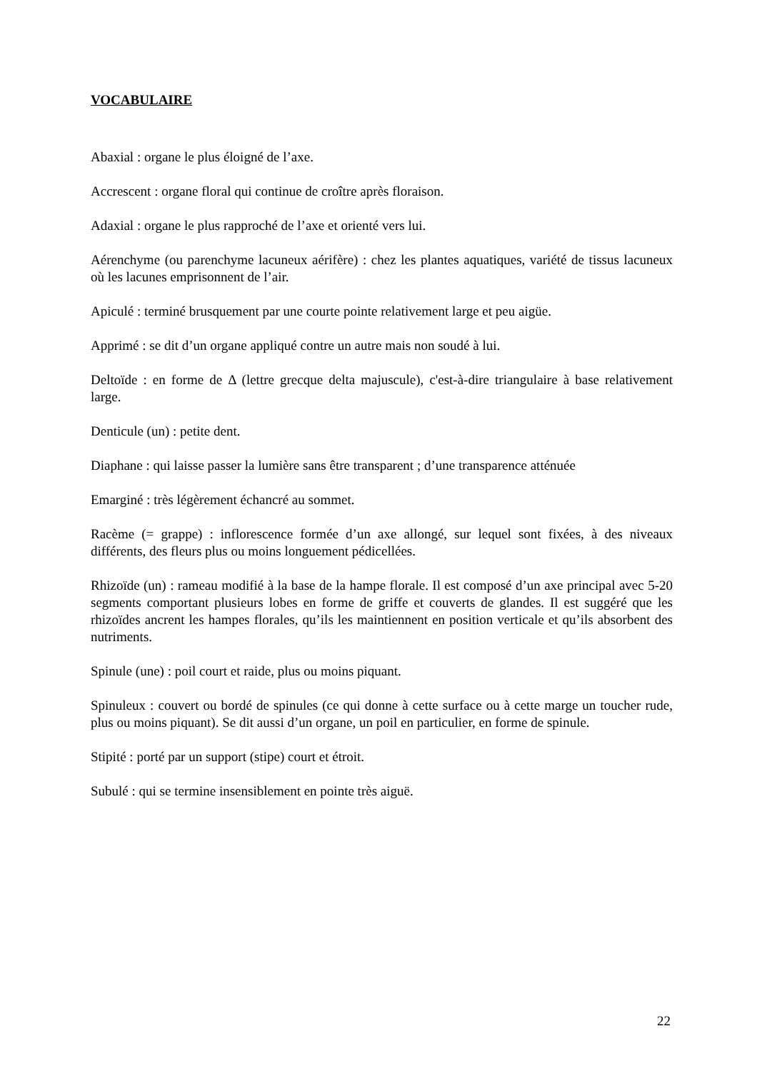VOCABULAIRE
Abaxial : organe le plus éloigné de l’axe.
Accrescent : organe floral qui continue de croître après floraison.
Adaxial : organe le plus rapproché de l’axe et orienté vers lui.
Aérenchyme (ou parenchyme lacuneux aérifère) : chez les plantes aquatiques, variété de tissus lacuneux où les lacunes emprisonnent de l’air.
Apiculé : terminé brusquement par une courte pointe relativement large et peu aigüe.
Apprimé : se dit d’un organe appliqué contre un autre mais non soudé à lui.
Deltoïde : en forme de Δ (lettre grecque delta majuscule), c'est-à-dire triangulaire à base relativement large.
Denticule (un) : petite dent.
Diaphane : qui laisse passer la lumière sans être transparent ; d’une transparence atténuée
Emarginé : très légèrement échancré au sommet.
Racème (= grappe) : inflorescence formée d’un axe allongé, sur lequel sont fixées, à des niveaux différents, des fleurs plus ou moins longuement pédicellées.
Rhizoïde (un) : rameau modifié à la base de la hampe florale. Il est composé d’un axe principal avec 5-20 segments comportant plusieurs lobes en forme de griffe et couverts de glandes. Il est suggéré que les rhizoïdes ancrent les hampes florales, qu’ils les maintiennent en position verticale et qu’ils absorbent des nutriments.
Spinule (une) : poil court et raide, plus ou moins piquant.
Spinuleux : couvert ou bordé de spinules (ce qui donne à cette surface ou à cette marge un toucher rude, plus ou moins piquant). Se dit aussi d’un organe, un poil en particulier, en forme de spinule.
Stipité : porté par un support (stipe) court et étroit.
Subulé : qui se termine insensiblement en pointe très aiguë.
22